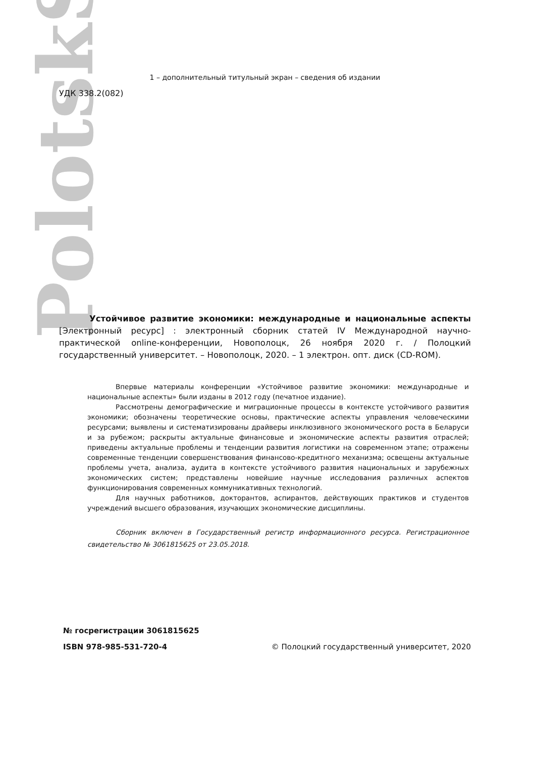PolotskSU
1 – дополнительный титульный экран – сведения об издании
УДК 338.2(082)
Устойчивое развитие экономики: международные и национальные аспекты [Электронный ресурс] : электронный сборник статей IV Международной научно-практической online-конференции, Новополоцк, 26 ноября 2020 г. / Полоцкий государственный университет. – Новополоцк, 2020. – 1 электрон. опт. диск (CD-ROM).
Впервые материалы конференции «Устойчивое развитие экономики: международные и национальные аспекты» были изданы в 2012 году (печатное издание).
Рассмотрены демографические и миграционные процессы в контексте устойчивого развития экономики; обозначены теоретические основы, практические аспекты управления человеческими ресурсами; выявлены и систематизированы драйверы инклюзивного экономического роста в Беларуси и за рубежом; раскрыты актуальные финансовые и экономические аспекты развития отраслей; приведены актуальные проблемы и тенденции развития логистики на современном этапе; отражены современные тенденции совершенствования финансово-кредитного механизма; освещены актуальные проблемы учета, анализа, аудита в контексте устойчивого развития национальных и зарубежных экономических систем; представлены новейшие научные исследования различных аспектов функционирования современных коммуникативных технологий.
Для научных работников, докторантов, аспирантов, действующих практиков и студентов учреждений высшего образования, изучающих экономические дисциплины.
Сборник включен в Государственный регистр информационного ресурса. Регистрационное свидетельство № 3061815625 от 23.05.2018.
№ госрегистрации 3061815625
ISBN 978-985-531-720-4 © Полоцкий государственный университет, 2020